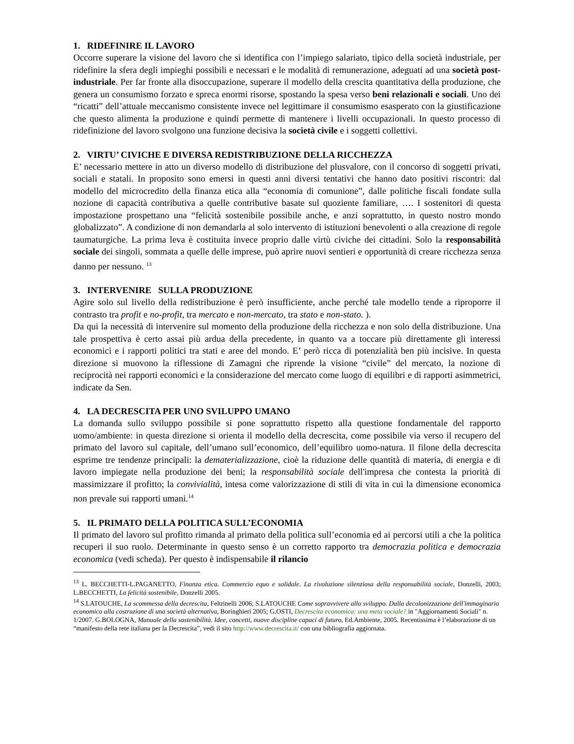1. RIDEFINIRE IL LAVORO
Occorre superare la visione del lavoro che si identifica con l’impiego salariato, tipico della società industriale, per ridefinire la sfera degli impieghi possibili e necessari e le modalità di remunerazione, adeguati ad una società post-industriale. Per far fronte alla disoccupazione, superare il modello della crescita quantitativa della produzione, che genera un consumismo forzato e spreca enormi risorse, spostando la spesa verso beni relazionali e sociali. Uno dei “ricatti” dell’attuale meccanismo consistente invece nel legittimare il consumismo esasperato con la giustificazione che questo alimenta la produzione e quindi permette di mantenere i livelli occupazionali. In questo processo di ridefinizione del lavoro svolgono una funzione decisiva la società civile e i soggetti collettivi.
2. VIRTU’ CIVICHE E DIVERSA REDISTRIBUZIONE DELLA RICCHEZZA
E’ necessario mettere in atto un diverso modello di distribuzione del plusvalore, con il concorso di soggetti privati, sociali e statali. In proposito sono emersi in questi anni diversi tentativi che hanno dato positivi riscontri: dal modello del microcredito della finanza etica alla “economia di comunione”, dalle politiche fiscali fondate sulla nozione di capacità contributiva a quelle contributive basate sul quoziente familiare, …. I sostenitori di questa impostazione prospettano una “felicità sostenibile possibile anche, e anzi soprattutto, in questo nostro mondo globalizzato”. A condizione di non demandarla al solo intervento di istituzioni benevolenti o alla creazione di regole taumaturgiche. La prima leva è costituita invece proprio dalle virtù civiche dei cittadini. Solo la responsabilità sociale dei singoli, sommata a quelle delle imprese, può aprire nuovi sentieri e opportunità di creare ricchezza senza danno per nessuno. <sup>13</sup>
3. INTERVENIRE SULLA PRODUZIONE
Agire solo sul livello della redistribuzione è però insufficiente, anche perché tale modello tende a riproporre il contrasto tra profit e no-profit, tra mercato e non-mercato, tra stato e non-stato. ).
Da qui la necessità di intervenire sul momento della produzione della ricchezza e non solo della distribuzione. Una tale prospettiva è certo assai più ardua della precedente, in quanto va a toccare più direttamente gli interessi economici e i rapporti politici tra stati e aree del mondo. E’ però ricca di potenzialità ben più incisive. In questa direzione si muovono la riflessione di Zamagni che riprende la visione “civile” del mercato, la nozione di reciprocità nei rapporti economici e la considerazione del mercato come luogo di equilibri e di rapporti asimmetrici, indicate da Sen.
4. LA DECRESCITA PER UNO SVILUPPO UMANO
La domanda sullo sviluppo possibile si pone soprattutto rispetto alla questione fondamentale del rapporto uomo/ambiente: in questa direzione si orienta il modello della decrescita, come possibile via verso il recupero del primato del lavoro sul capitale, dell’umano sull’economico, dell’equilibro uomo-natura. Il filone della decrescita esprime tre tendenze principali: la dematerializzazione, cioè la riduzione delle quantità di materia, di energia e di lavoro impiegate nella produzione dei beni; la responsabilità sociale dell'impresa che contesta la priorità di massimizzare il profitto; la convivialità, intesa come valorizzazione di stili di vita in cui la dimensione economica non prevale sui rapporti umani.<sup>14</sup>
5. IL PRIMATO DELLA POLITICA SULL’ECONOMIA
Il primato del lavoro sul profitto rimanda al primato della politica sull’economia ed ai percorsi utili a che la politica recuperi il suo ruolo. Determinante in questo senso è un corretto rapporto tra democrazia politica e democrazia economica (vedi scheda). Per questo è indispensabile il rilancio
<sup>13</sup> L. BECCHETTI-L.PAGANETTO, Finanza etica. Commercio equo e solidale. La rivoluzione silenziosa della responsabilità sociale, Donzelli, 2003; L.BECCHETTI, La felicità sostenibile, Donzelli 2005.
<sup>14</sup> S.LATOUCHE, La scommessa della decrescita, Feltrinelli 2006; S.LATOUCHE Come sopravvivere allo sviluppo. Dalla decolonizzazione dell'immaginario economico alla costruzione di una società alternativa, Boringhieri 2005; G.OSTI, Decrescita economica: una meta sociale? in "Aggiornamenti Sociali" n. 1/2007. G.BOLOGNA, Manuale della sostenibilità. Idee, concetti, nuove discipline capaci di futuro, Ed.Ambiente, 2005. Recentissima è l’elaborazione di un “manifesto della rete italiana per la Decrescita”, vedi il sito http://www.decrescita.it/ con una bibliografia aggiornata.